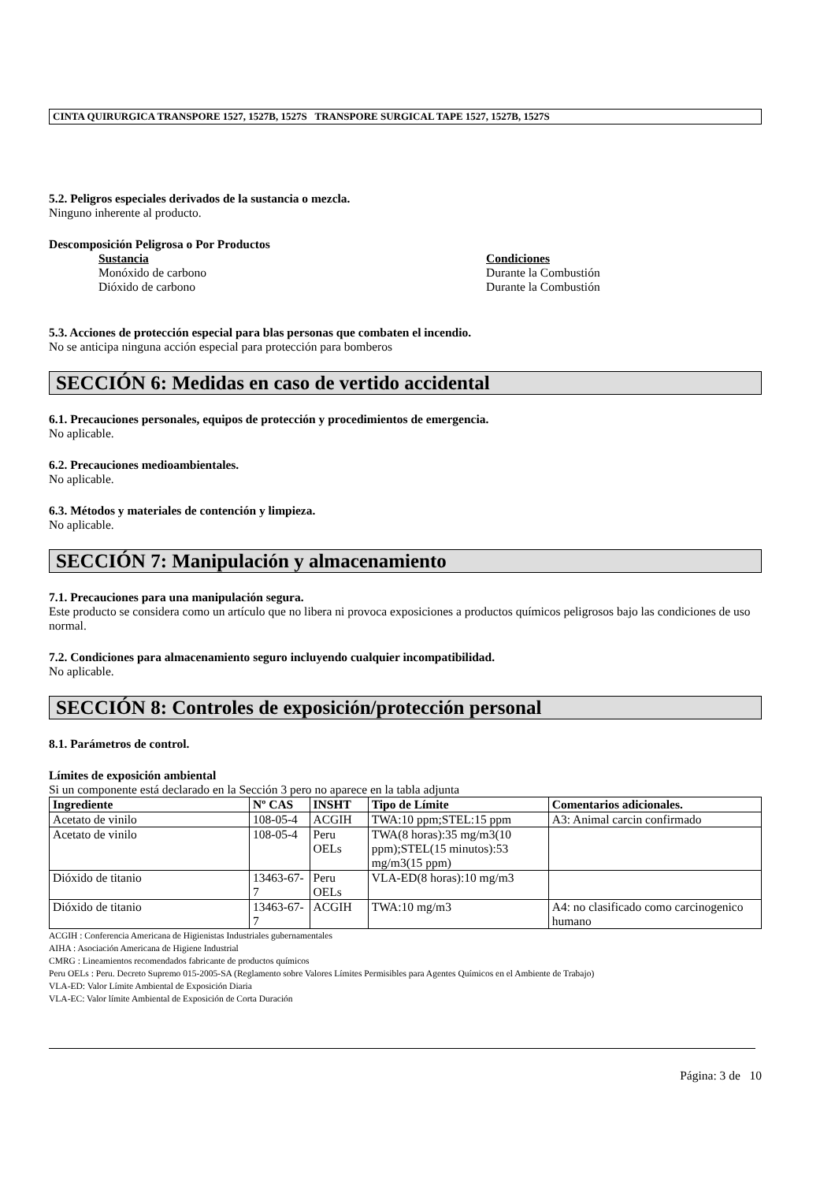CINTA QUIRURGICA TRANSPORE 1527, 1527B, 1527S TRANSPORE SURGICAL TAPE 1527, 1527B, 1527S
5.2. Peligros especiales derivados de la sustancia o mezcla.
Ninguno inherente al producto.
Descomposición Peligrosa o Por Productos
Sustancia
Monóxido de carbono
Dióxido de carbono
Condiciones
Durante la Combustión
Durante la Combustión
5.3. Acciones de protección especial para blas personas que combaten el incendio.
No se anticipa ninguna acción especial para protección para bomberos
SECCIÓN 6: Medidas en caso de vertido accidental
6.1. Precauciones personales, equipos de protección y procedimientos de emergencia.
No aplicable.
6.2. Precauciones medioambientales.
No aplicable.
6.3. Métodos y materiales de contención y limpieza.
No aplicable.
SECCIÓN 7: Manipulación y almacenamiento
7.1. Precauciones para una manipulación segura.
Este producto se considera como un artículo que no libera ni provoca exposiciones a productos químicos peligrosos bajo las condiciones de uso normal.
7.2. Condiciones para almacenamiento seguro incluyendo cualquier incompatibilidad.
No aplicable.
SECCIÓN 8: Controles de exposición/protección personal
8.1. Parámetros de control.
Límites de exposición ambiental
Si un componente está declarado en la Sección 3 pero no aparece en la tabla adjunta
| Ingrediente | Nº CAS | INSHT | Tipo de Límite | Comentarios adicionales. |
| --- | --- | --- | --- | --- |
| Acetato de vinilo | 108-05-4 | ACGIH | TWA:10 ppm;STEL:15 ppm | A3: Animal carcin confirmado |
| Acetato de vinilo | 108-05-4 | Peru OELs | TWA(8 horas):35 mg/m3(10 ppm);STEL(15 minutos):53 mg/m3(15 ppm) | |
| Dióxido de titanio | 13463-67-7 | Peru OELs | VLA-ED(8 horas):10 mg/m3 | |
| Dióxido de titanio | 13463-67-7 | ACGIH | TWA:10 mg/m3 | A4: no clasificado como carcinogenico humano |
ACGIH : Conferencia Americana de Higienistas Industriales gubernamentales
AIHA : Asociación Americana de Higiene Industrial
CMRG : Lineamientos recomendados fabricante de productos químicos
Peru OELs : Peru. Decreto Supremo 015-2005-SA (Reglamento sobre Valores Límites Permisibles para Agentes Químicos en el Ambiente de Trabajo)
VLA-ED: Valor Límite Ambiental de Exposición Diaria
VLA-EC: Valor límite Ambiental de Exposición de Corta Duración
Página: 3 de 10